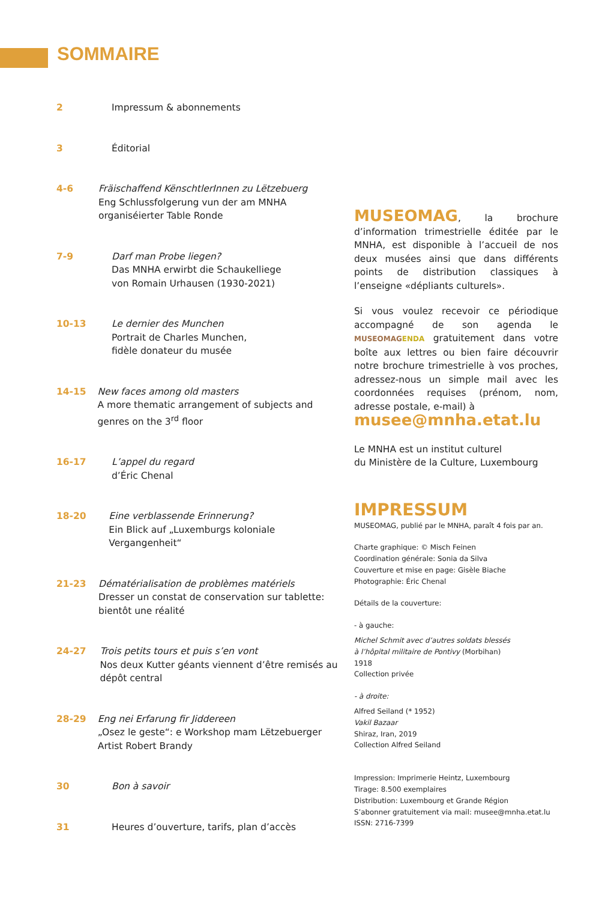SOMMAIRE
2 Impressum & abonnements
3 Éditorial
4-6 Fräischaffend KënschtlerInnen zu Lëtzebuerg
Eng Schlussfolgerung vun der am MNHA organiséierter Table Ronde
7-9 Darf man Probe liegen?
Das MNHA erwirbt die Schaukelliege
von Romain Urhausen (1930-2021)
10-13 Le dernier des Munchen
Portrait de Charles Munchen,
fidèle donateur du musée
14-15 New faces among old masters
A more thematic arrangement of subjects and genres on the 3<sup>rd</sup> floor
16-17 L’appel du regard
d’Éric Chenal
18-20 Eine verblassende Erinnerung?
Ein Blick auf „Luxemburgs koloniale Vergangenheit“
21-23 Dématérialisation de problèmes matériels
Dresser un constat de conservation sur tablette: bientôt une réalité
24-27 Trois petits tours et puis s’en vont
Nos deux Kutter géants viennent d’être remisés au dépôt central
28-29 Eng nei Erfarung fir Jiddereen
„Osez le geste“: e Workshop mam Lëtzebuerger Artist Robert Brandy
30 Bon à savoir
31 Heures d’ouverture, tarifs, plan d’accès
MUSEOMAG, la brochure d’information trimestrielle éditée par le MNHA, est disponible à l’accueil de nos deux musées ainsi que dans différents points de distribution classiques à l’enseigne «dépliants culturels».
Si vous voulez recevoir ce périodique accompagné de son agenda le MUSEOMAGENDA gratuitement dans votre boîte aux lettres ou bien faire découvrir notre brochure trimestrielle à vos proches, adressez-nous un simple mail avec les coordonnées requises (prénom, nom, adresse postale, e-mail) à
musee@mnha.etat.lu
Le MNHA est un institut culturel
du Ministère de la Culture, Luxembourg
IMPRESSUM
MUSEOMAG, publié par le MNHA, paraît 4 fois par an.
Charte graphique: © Misch Feinen
Coordination générale: Sonia da Silva
Couverture et mise en page: Gisèle Biache
Photographie: Éric Chenal
Détails de la couverture:
- à gauche:
Michel Schmit avec d’autres soldats blessés
à l’hôpital militaire de Pontivy (Morbihan)
1918
Collection privée
- à droite:
Alfred Seiland (* 1952)
Vakil Bazaar
Shiraz, Iran, 2019
Collection Alfred Seiland
Impression: Imprimerie Heintz, Luxembourg
Tirage: 8.500 exemplaires
Distribution: Luxembourg et Grande Région
S’abonner gratuitement via mail: musee@mnha.etat.lu
ISSN: 2716-7399